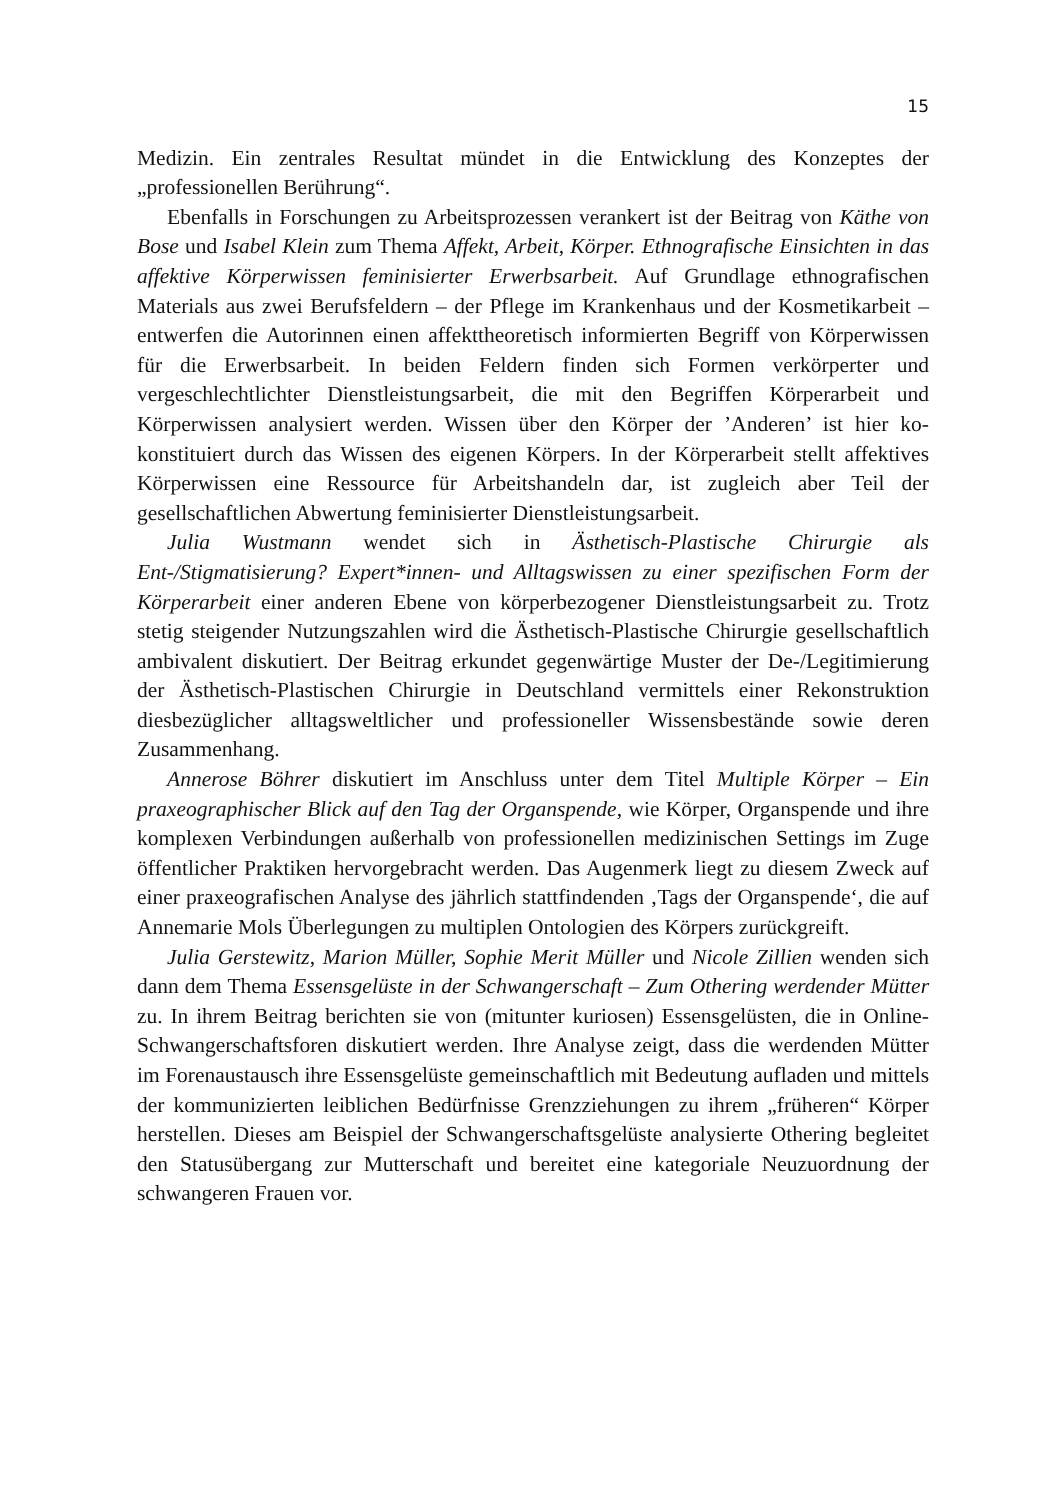15
Medizin. Ein zentrales Resultat mündet in die Entwicklung des Konzeptes der „professionellen Berührung“.
Ebenfalls in Forschungen zu Arbeitsprozessen verankert ist der Beitrag von Käthe von Bose und Isabel Klein zum Thema Affekt, Arbeit, Körper. Ethnografische Einsichten in das affektive Körperwissen feminisierter Erwerbsarbeit. Auf Grundlage ethnografischen Materials aus zwei Berufsfeldern – der Pflege im Krankenhaus und der Kosmetikarbeit – entwerfen die Autorinnen einen affekttheoretisch informierten Begriff von Körperwissen für die Erwerbsarbeit. In beiden Feldern finden sich Formen verkörperter und vergeschlechtlichter Dienstleistungsarbeit, die mit den Begriffen Körperarbeit und Körperwissen analysiert werden. Wissen über den Körper der ’Anderen’ ist hier ko-konstituiert durch das Wissen des eigenen Körpers. In der Körperarbeit stellt affektives Körperwissen eine Ressource für Arbeitshandeln dar, ist zugleich aber Teil der gesellschaftlichen Abwertung feminisierter Dienstleistungsarbeit.
Julia Wustmann wendet sich in Ästhetisch-Plastische Chirurgie als Ent-/Stigmatisierung? Expert*innen- und Alltagswissen zu einer spezifischen Form der Körperarbeit einer anderen Ebene von körperbezogener Dienstleistungsarbeit zu. Trotz stetig steigender Nutzungszahlen wird die Ästhetisch-Plastische Chirurgie gesellschaftlich ambivalent diskutiert. Der Beitrag erkundet gegenwärtige Muster der De-/Legitimierung der Ästhetisch-Plastischen Chirurgie in Deutschland vermittels einer Rekonstruktion diesbezüglicher alltagsweltlicher und professioneller Wissensbestände sowie deren Zusammenhang.
Annerose Böhrer diskutiert im Anschluss unter dem Titel Multiple Körper – Ein praxeographischer Blick auf den Tag der Organspende, wie Körper, Organspende und ihre komplexen Verbindungen außerhalb von professionellen medizinischen Settings im Zuge öffentlicher Praktiken hervorgebracht werden. Das Augenmerk liegt zu diesem Zweck auf einer praxeografischen Analyse des jährlich stattfindenden ‚Tags der Organspende‘, die auf Annemarie Mols Überlegungen zu multiplen Ontologien des Körpers zurückgreift.
Julia Gerstewitz, Marion Müller, Sophie Merit Müller und Nicole Zillien wenden sich dann dem Thema Essensgelüste in der Schwangerschaft – Zum Othering werdender Mütter zu. In ihrem Beitrag berichten sie von (mitunter kuriosen) Essensgelüsten, die in Online-Schwangerschaftsforen diskutiert werden. Ihre Analyse zeigt, dass die werdenden Mütter im Forenaustausch ihre Essensgelüste gemeinschaftlich mit Bedeutung aufladen und mittels der kommunizierten leiblichen Bedürfnisse Grenzziehungen zu ihrem „früheren“ Körper herstellen. Dieses am Beispiel der Schwangerschaftsgelüste analysierte Othering begleitet den Statusübergang zur Mutterschaft und bereitet eine kategoriale Neuzuordnung der schwangeren Frauen vor.